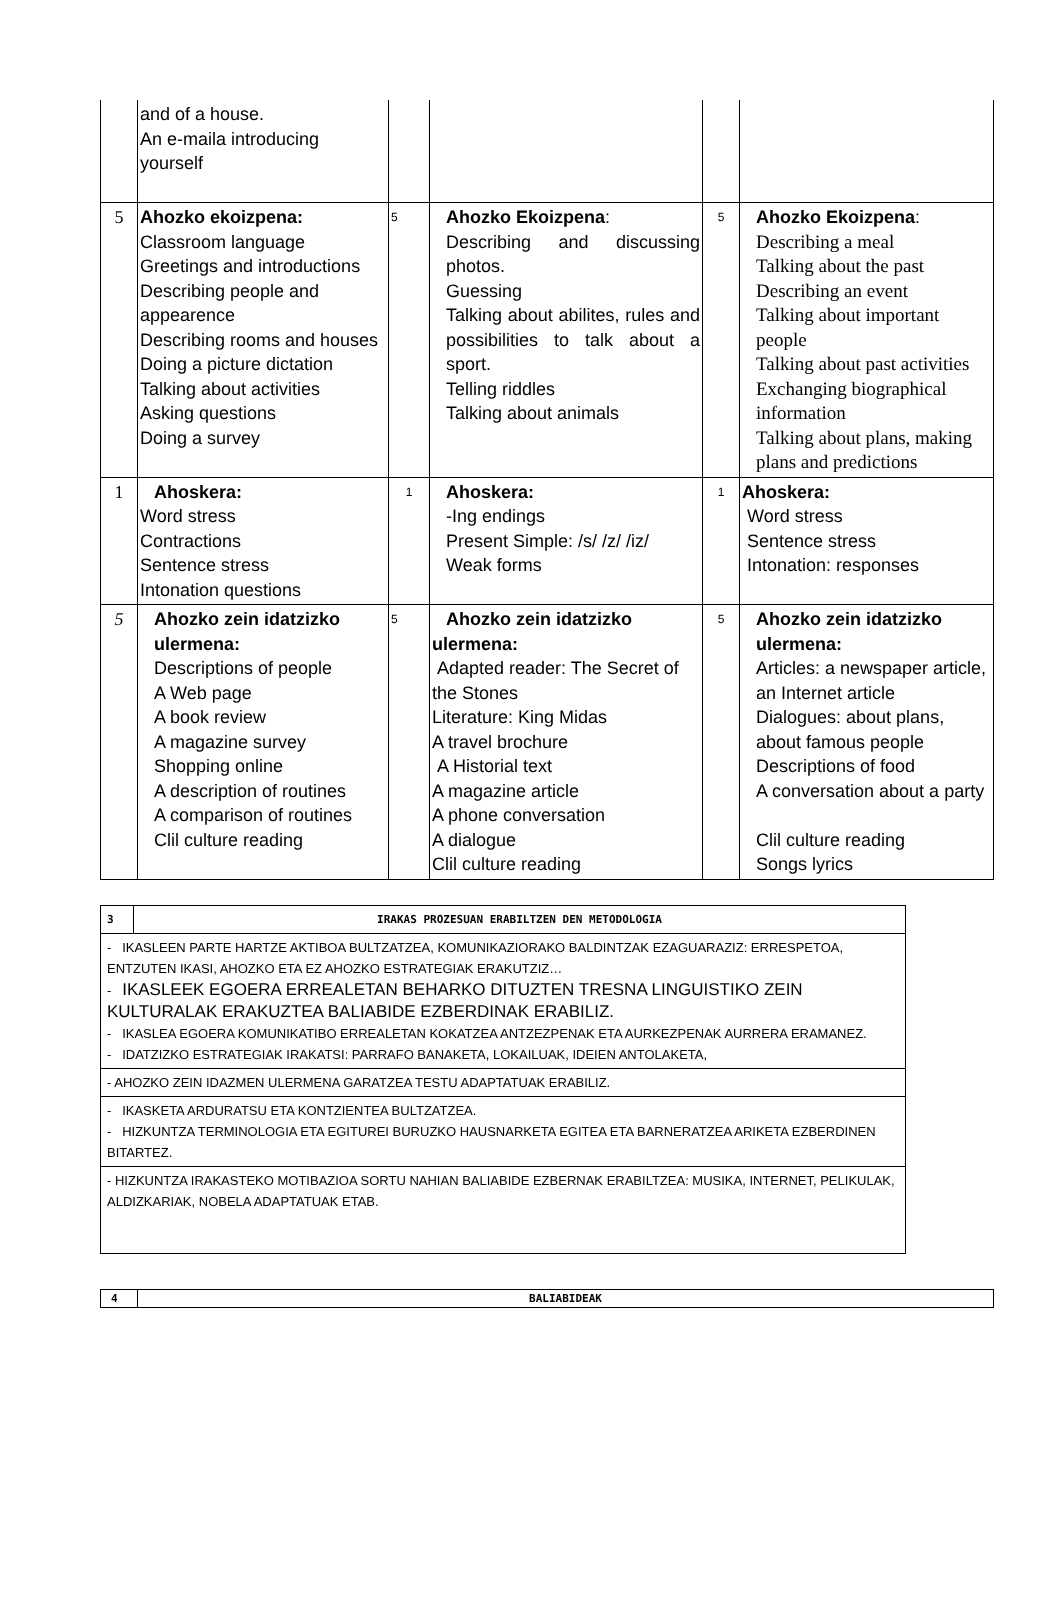| | and of a house. An e-maila introducing yourself | | | | |
| 5 | Ahozko ekoizpena: Classroom language Greetings and introductions Describing people and appearence Describing rooms and houses Doing a picture dictation Talking about activities Asking questions Doing a survey | 5 | Ahozko Ekoizpena : Describing and discussing photos. Guessing Talking about abilites, rules and possibilities to talk about a sport. Telling riddles Talking about animals | 5 | Ahozko Ekoizpena : Describing a meal Talking about the past Describing an event Talking about important people Talking about past activities Exchanging biographical information Talking about plans, making plans and predictions |
| 1 | Ahoskera: Word stress Contractions Sentence stress Intonation questions | 1 | Ahoskera: -Ing endings Present Simple: /s/ /z/ /iz/ Weak forms | 1 | Ahoskera: Word stress Sentence stress Intonation: responses |
| 5 | Ahozko zein idatzizko ulermena: Descriptions of people A Web page A book review A magazine survey Shopping online A description of routines A comparison of routines Clil culture reading | 5 | Ahozko zein idatzizko ulermena: Adapted reader: The Secret of the Stones Literature: King Midas A travel brochure A Historial text A magazine article A phone conversation A dialogue Clil culture reading | 5 | Ahozko zein idatzizko ulermena: Articles: a newspaper article, an Internet article Dialogues: about plans, about famous people Descriptions of food A conversation about a party Clil culture reading Songs lyrics |
| 3 | IRAKAS PROZESUAN ERABILTZEN DEN METODOLOGIA |
| - IKASLEEN PARTE HARTZE AKTIBOA BULTZATZEA, KOMUNIKAZIORAKO BALDINTZAK EZAGUARAZIZ: ERRESPETOA, ENTZUTEN IKASI, AHOZKO ETA EZ AHOZKO ESTRATEGIAK ERAKUTZIZ… - IKASLEEK EGOERA ERREALETAN BEHARKO DITUZTEN TRESNA LINGUISTIKO ZEIN KULTURALAK ERAKUZTEA BALIABIDE EZBERDINAK ERABILIZ. - IKASLEA EGOERA KOMUNIKATIBO ERREALETAN KOKATZEA ANTZEZPENAK ETA AURKEZPENAK AURRERA ERAMANEZ. - IDATZIZKO ESTRATEGIAK IRAKATSI: PARRAFO BANAKETA, LOKAILUAK, IDEIEN ANTOLAKETA, | |
| - AHOZKO ZEIN IDAZMEN ULERMENA GARATZEA TESTU ADAPTATUAK ERABILIZ. | |
| - IKASKETA ARDURATSU ETA KONTZIENTEA BULTZATZEA. - HIZKUNTZA TERMINOLOGIA ETA EGITUREI BURUZKO HAUSNARKETA EGITEA ETA BARNERATZEA ARIKETA EZBERDINEN BITARTEZ. | |
| - HIZKUNTZA IRAKASTEKO MOTIBAZIOA SORTU NAHIAN BALIABIDE EZBERNAK ERABILTZEA: MUSIKA, INTERNET, PELIKULAK, ALDIZKARIAK, NOBELA ADAPTATUAK ETAB. | |
| 4 | BALIABIDEAK |